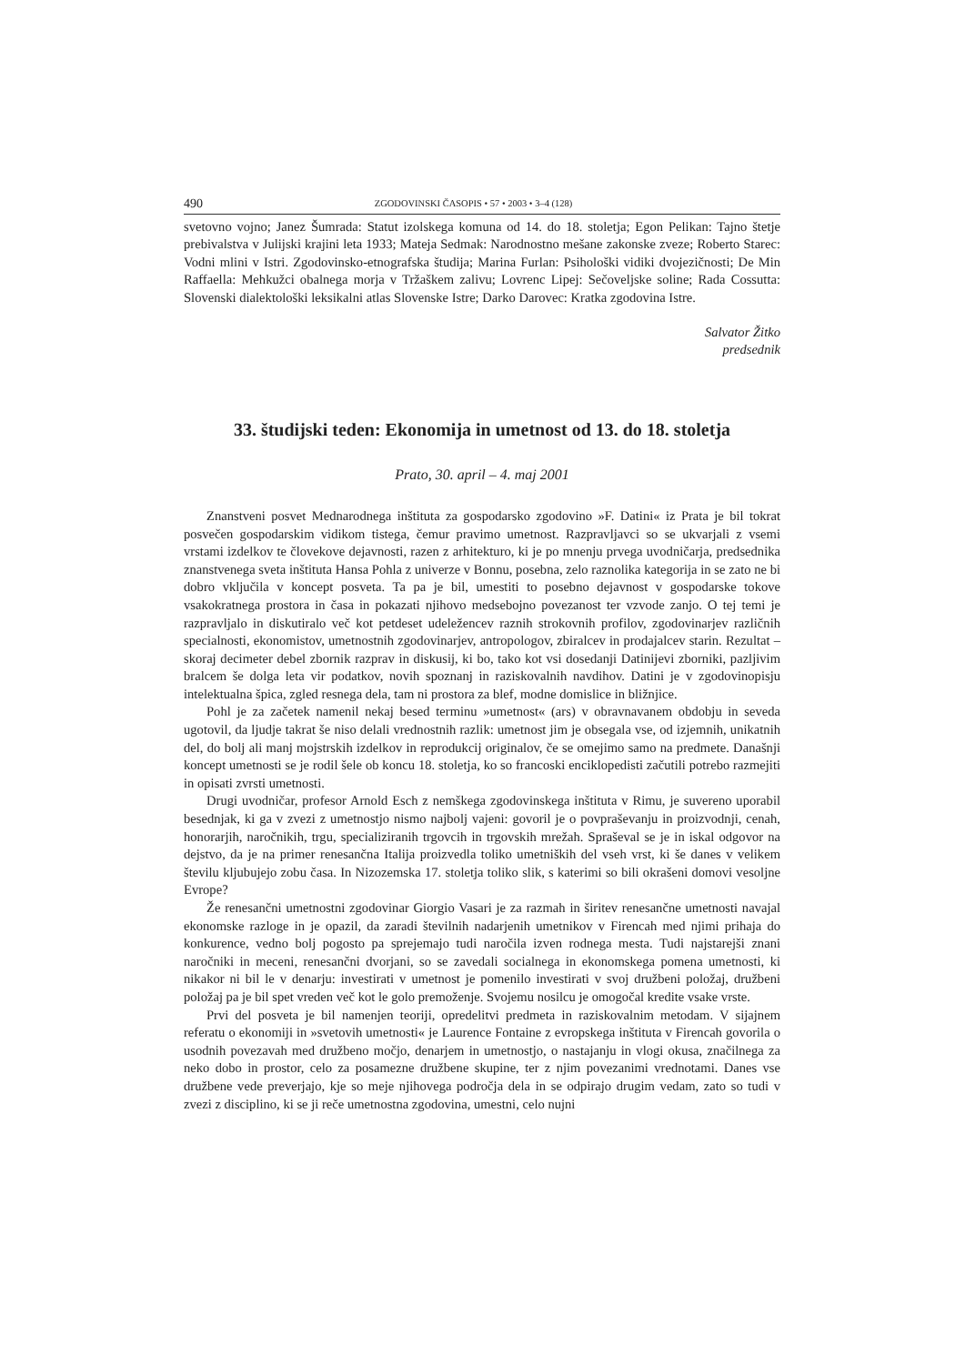490 ZGODOVINSKI ČASOPIS • 57 • 2003 • 3–4 (128)
svetovno vojno; Janez Šumrada: Statut izolskega komuna od 14. do 18. stoletja; Egon Pelikan: Tajno štetje prebivalstva v Julijski krajini leta 1933; Mateja Sedmak: Narodnostno mešane zakonske zveze; Roberto Starec: Vodni mlini v Istri. Zgodovinsko-etnografska študija; Marina Furlan: Psihološki vidiki dvojezičnosti; De Min Raffaella: Mehkužci obalnega morja v Tržaškem zalivu; Lovrenc Lipej: Sečoveljske soline; Rada Cossutta: Slovenski dialektološki leksikalni atlas Slovenske Istre; Darko Darovec: Kratka zgodovina Istre.
Salvator Žitko
predsednik
33. študijski teden: Ekonomija in umetnost od 13. do 18. stoletja
Prato, 30. april – 4. maj 2001
Znanstveni posvet Mednarodnega inštituta za gospodarsko zgodovino »F. Datini« iz Prata je bil tokrat posvečen gospodarskim vidikom tistega, čemur pravimo umetnost. Razpravljavci so se ukvarjali z vsemi vrstami izdelkov te človekove dejavnosti, razen z arhitekturo, ki je po mnenju prvega uvodničarja, predsednika znanstvenega sveta inštituta Hansa Pohla z univerze v Bonnu, posebna, zelo raznolika kategorija in se zato ne bi dobro vključila v koncept posveta. Ta pa je bil, umestiti to posebno dejavnost v gospodarske tokove vsakokratnega prostora in časa in pokazati njihovo medsebojno povezanost ter vzvode zanjo. O tej temi je razpravljalo in diskutiralo več kot petdeset udeležencev raznih strokovnih profilov, zgodovinarjev različnih specialnosti, ekonomistov, umetnostnih zgodovinarjev, antropologov, zbiralcev in prodajalcev starin. Rezultat – skoraj decimeter debel zbornik razprav in diskusij, ki bo, tako kot vsi dosedanji Datinijevi zborniki, pazljivim bralcem še dolga leta vir podatkov, novih spoznanj in raziskovalnih navdihov. Datini je v zgodovinopisju intelektualna špica, zgled resnega dela, tam ni prostora za blef, modne domislice in bližnjice.
Pohl je za začetek namenil nekaj besed terminu »umetnost« (ars) v obravnavanem obdobju in seveda ugotovil, da ljudje takrat še niso delali vrednostnih razlik: umetnost jim je obsegala vse, od izjemnih, unikatnih del, do bolj ali manj mojstrskih izdelkov in reprodukcij originalov, če se omejimo samo na predmete. Današnji koncept umetnosti se je rodil šele ob koncu 18. stoletja, ko so francoski enciklopedisti začutili potrebo razmejiti in opisati zvrsti umetnosti.
Drugi uvodničar, profesor Arnold Esch z nemškega zgodovinskega inštituta v Rimu, je suvereno uporabil besednjak, ki ga v zvezi z umetnostjo nismo najbolj vajeni: govoril je o povpraševanju in proizvodnji, cenah, honorarjih, naročnikih, trgu, specializiranih trgovcih in trgovskih mrežah. Spraševal se je in iskal odgovor na dejstvo, da je na primer renesančna Italija proizvedla toliko umetniških del vseh vrst, ki še danes v velikem številu kljubujejo zobu časa. In Nizozemska 17. stoletja toliko slik, s katerimi so bili okrašeni domovi vesoljne Evrope?
Že renesančni umetnostni zgodovinar Giorgio Vasari je za razmah in širitev renesančne umetnosti navajal ekonomske razloge in je opazil, da zaradi številnih nadarjenih umetnikov v Firencah med njimi prihaja do konkurence, vedno bolj pogosto pa sprejemajo tudi naročila izven rodnega mesta. Tudi najstarejši znani naročniki in meceni, renesančni dvorjani, so se zavedali socialnega in ekonomskega pomena umetnosti, ki nikakor ni bil le v denarju: investirati v umetnost je pomenilo investirati v svoj družbeni položaj, družbeni položaj pa je bil spet vreden več kot le golo premoženje. Svojemu nosilcu je omogočal kredite vsake vrste.
Prvi del posveta je bil namenjen teoriji, opredelitvi predmeta in raziskovalnim metodam. V sijajnem referatu o ekonomiji in »svetovih umetnosti« je Laurence Fontaine z evropskega inštituta v Firencah govorila o usodnih povezavah med družbeno močjo, denarjem in umetnostjo, o nastajanju in vlogi okusa, značilnega za neko dobo in prostor, celo za posamezne družbene skupine, ter z njim povezanimi vrednotami. Danes vse družbene vede preverjajo, kje so meje njihovega področja dela in se odpirajo drugim vedam, zato so tudi v zvezi z disciplino, ki se ji reče umetnostna zgodovina, umestni, celo nujni